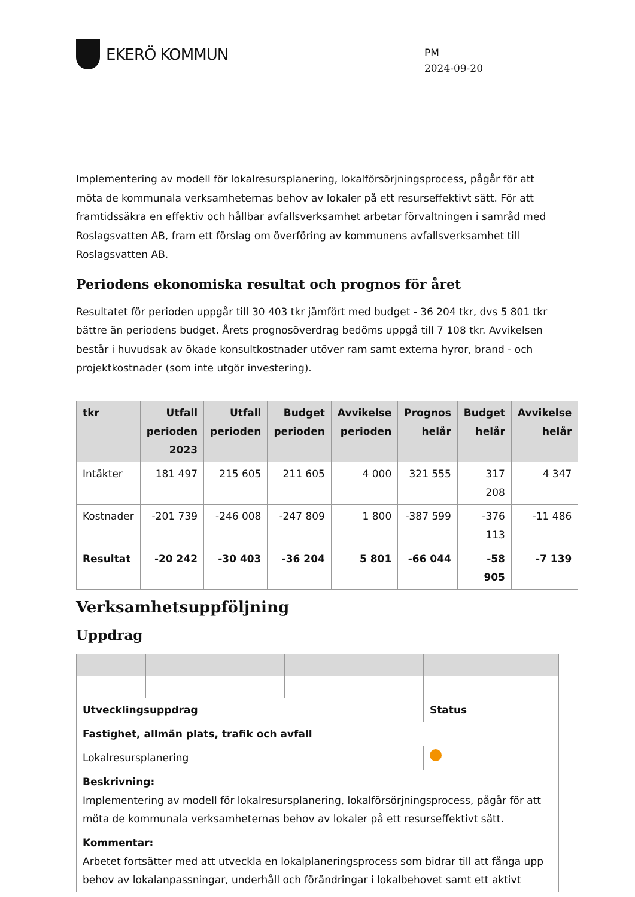EKERÖ KOMMUN
PM
2024-09-20
Implementering av modell för lokalresursplanering, lokalförsörjningsprocess, pågår för att möta de kommunala verksamheternas behov av lokaler på ett resurseffektivt sätt. För att framtidssäkra en effektiv och hållbar avfallsverksamhet arbetar förvaltningen i samråd med Roslagsvatten AB, fram ett förslag om överföring av kommunens avfallsverksamhet till Roslagsvatten AB.
Periodens ekonomiska resultat och prognos för året
Resultatet för perioden uppgår till 30 403 tkr jämfört med budget - 36 204 tkr, dvs 5 801 tkr bättre än periodens budget. Årets prognosöverdrag bedöms uppgå till 7 108 tkr. Avvikelsen består i huvudsak av ökade konsultkostnader utöver ram samt externa hyror, brand - och projektkostnader (som inte utgör investering).
| tkr | Utfall perioden 2023 | Utfall perioden | Budget perioden | Avvikelse perioden | Prognos helår | Budget helår | Avvikelse helår |
| --- | --- | --- | --- | --- | --- | --- | --- |
| Intäkter | 181 497 | 215 605 | 211 605 | 4 000 | 321 555 | 317 208 | 4 347 |
| Kostnader | -201 739 | -246 008 | -247 809 | 1 800 | -387 599 | -376 113 | -11 486 |
| Resultat | -20 242 | -30 403 | -36 204 | 5 801 | -66 044 | -58 905 | -7 139 |
Verksamhetsuppföljning
Uppdrag
| Utvecklingsuppdrag | | | | | Status |
| Fastighet, allmän plats, trafik och avfall | | | | | |
| Lokalresursplanering | | | | | |
| Beskrivning: Implementering av modell för lokalresursplanering, lokalförsörjningsprocess, pågår för att möta de kommunala verksamheternas behov av lokaler på ett resurseffektivt sätt. | | | | | |
| Kommentar: Arbetet fortsätter med att utveckla en lokalplaneringsprocess som bidrar till att fånga upp behov av lokalanpassningar, underhåll och förändringar i lokalbehovet samt ett aktivt | | | | | |